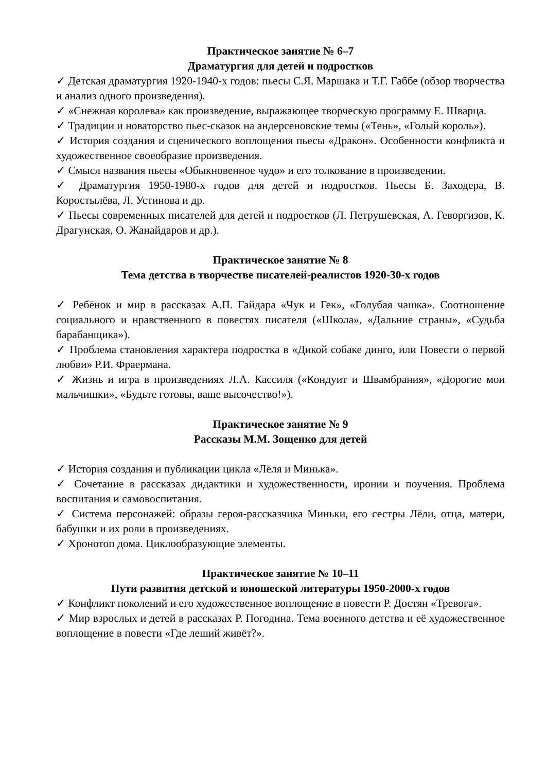Практическое занятие № 6–7
Драматургия для детей и подростков
✓ Детская драматургия 1920-1940-х годов: пьесы С.Я. Маршака и Т.Г. Габбе (обзор творчества и анализ одного произведения).
✓ «Снежная королева» как произведение, выражающее творческую программу Е. Шварца.
✓ Традиции и новаторство пьес-сказок на андерсеновские темы («Тень», «Голый король»).
✓ История создания и сценического воплощения пьесы «Дракон». Особенности конфликта и художественное своеобразие произведения.
✓ Смысл названия пьесы «Обыкновенное чудо» и его толкование в произведении.
✓ Драматургия 1950-1980-х годов для детей и подростков. Пьесы Б. Заходера, В. Коростылёва, Л. Устинова и др.
✓ Пьесы современных писателей для детей и подростков (Л. Петрушевская, А. Геворгизов, К. Драгунская, О. Жанайдаров и др.).
Практическое занятие № 8
Тема детства в творчестве писателей-реалистов 1920-30-х годов
✓ Ребёнок и мир в рассказах А.П. Гайдара «Чук и Гек», «Голубая чашка». Соотношение социального и нравственного в повестях писателя («Школа», «Дальние страны», «Судьба барабанщика»).
✓ Проблема становления характера подростка в «Дикой собаке динго, или Повести о первой любви» Р.И. Фраермана.
✓ Жизнь и игра в произведениях Л.А. Кассиля («Кондуит и Швамбрания», «Дорогие мои мальчишки», «Будьте готовы, ваше высочество!»).
Практическое занятие № 9
Рассказы М.М. Зощенко для детей
✓ История создания и публикации цикла «Лёля и Минька».
✓ Сочетание в рассказах дидактики и художественности, иронии и поучения. Проблема воспитания и самовоспитания.
✓ Система персонажей: образы героя-рассказчика Миньки, его сестры Лёли, отца, матери, бабушки и их роли в произведениях.
✓ Хронотоп дома. Циклообразующие элементы.
Практическое занятие № 10–11
Пути развития детской и юношеской литературы 1950-2000-х годов
✓ Конфликт поколений и его художественное воплощение в повести Р. Достян «Тревога».
✓ Мир взрослых и детей в рассказах Р. Погодина. Тема военного детства и её художественное воплощение в повести «Где леший живёт?».